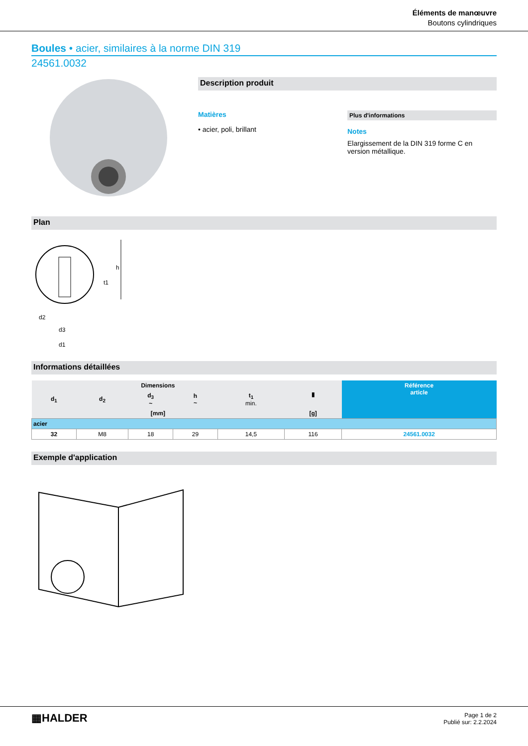Éléments de manœuvre
Boutons cylindriques
Boules • acier, similaires à la norme DIN 319
24561.0032
Description produit
Matières
• acier, poli, brillant
Plus d'informations
Notes
Elargissement de la DIN 319 forme C en version métallique.
Plan
d2
d3
d1
h
t1
Informations détaillées
| Dimensions | | | | | ▮ | Référence article |
| --- | --- | --- | --- | --- | --- | --- |
| d<sub>1</sub> | d<sub>2</sub> | d<sub>3</sub> ~ | h ~ | t<sub>1</sub> min. | | |
| [mm] | | | | | [g] | |
| acier | | | | | | |
| 32 | M8 | 18 | 29 | 14,5 | 116 | 24561.0032 |
Exemple d'application
▦HALDER
Page 1 de 2
Publié sur: 2.2.2024